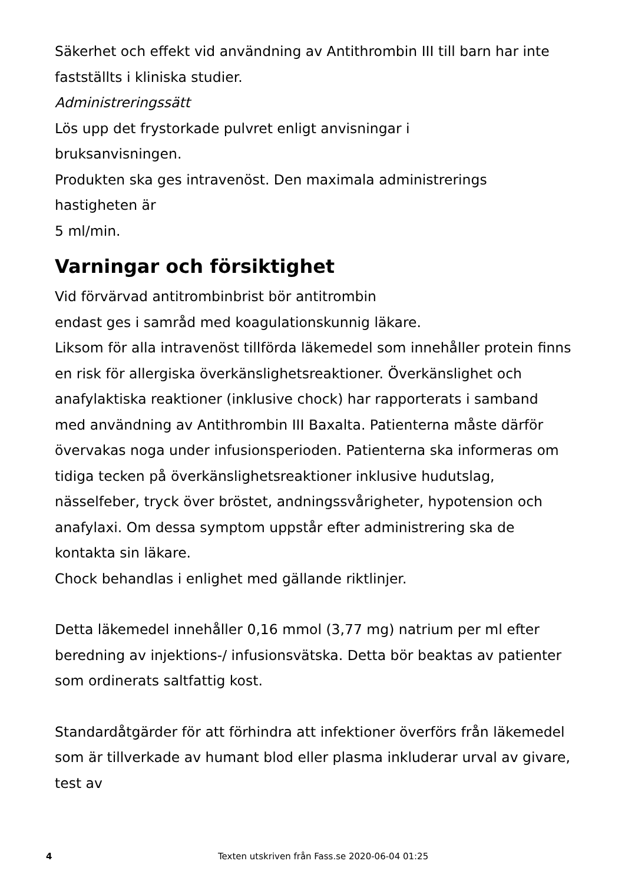Säkerhet och effekt vid användning av Antithrombin III till barn har inte fastställts i kliniska studier.
Administreringssätt
Lös upp det frystorkade pulvret enligt anvisningar i
bruksanvisningen.
Produkten ska ges intravenöst. Den maximala administrerings
hastigheten är
5 ml/min.
Varningar och försiktighet
Vid förvärvad antitrombinbrist bör antitrombin
endast ges i samråd med koagulationskunnig läkare.
Liksom för alla intravenöst tillförda läkemedel som innehåller protein finns en risk för allergiska överkänslighetsreaktioner. Överkänslighet och anafylaktiska reaktioner (inklusive chock) har rapporterats i samband med användning av Antithrombin III Baxalta. Patienterna måste därför övervakas noga under infusionsperioden. Patienterna ska informeras om tidiga tecken på överkänslighetsreaktioner inklusive hudutslag, nässelfeber, tryck över bröstet, andningssvårigheter, hypotension och anafylaxi. Om dessa symptom uppstår efter administrering ska de kontakta sin läkare.
Chock behandlas i enlighet med gällande riktlinjer.
Detta läkemedel innehåller 0,16 mmol (3,77 mg) natrium per ml efter beredning av injektions-/ infusionsvätska. Detta bör beaktas av patienter som ordinerats saltfattig kost.
Standardåtgärder för att förhindra att infektioner överförs från läkemedel som är tillverkade av humant blod eller plasma inkluderar urval av givare, test av
4 Texten utskriven från Fass.se 2020-06-04 01:25